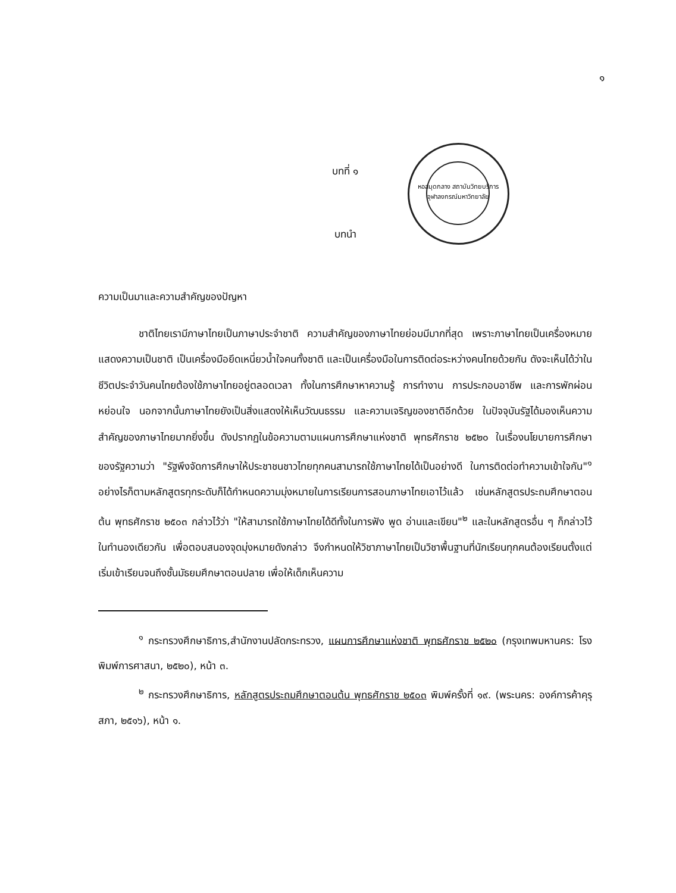๑
หอสมุดกลาง สถาบันวิทยบริการ จุฬาลงกรณ์มหาวิทยาลัย
บทที่ ๑
บทนำ
ความเป็นมาและความสำคัญของปัญหา
    ชาติไทยเรามีภาษาไทยเป็นภาษาประจำชาติ ความสำคัญของภาษาไทยย่อมมีมากที่สุด เพราะภาษาไทยเป็นเครื่องหมายแสดงความเป็นชาติ เป็นเครื่องมือยึดเหนี่ยวน้ำใจคนทั้งชาติ และเป็นเครื่องมือในการติดต่อระหว่างคนไทยด้วยกัน ดังจะเห็นได้ว่าในชีวิตประจำวันคนไทยต้องใช้ภาษาไทยอยู่ตลอดเวลา ทั้งในการศึกษาหาความรู้ การทำงาน การประกอบอาชีพ และการพักผ่อนหย่อนใจ นอกจากนั้นภาษาไทยยังเป็นสิ่งแสดงให้เห็นวัฒนธรรม และความเจริญของชาติอีกด้วย ในปัจจุบันรัฐได้มองเห็นความสำคัญของภาษาไทยมากยิ่งขึ้น ดังปรากฏในข้อความตามแผนการศึกษาแห่งชาติ พุทธศักราช ๒๕๒๐ ในเรื่องนโยบายการศึกษาของรัฐความว่า "รัฐพึงจัดการศึกษาให้ประชาชนชาวไทยทุกคนสามารถใช้ภาษาไทยได้เป็นอย่างดี ในการติดต่อทำความเข้าใจกัน"<sup>๑</sup> อย่างไรก็ตามหลักสูตรทุกระดับก็ได้กำหนดความมุ่งหมายในการเรียนการสอนภาษาไทยเอาไว้แล้ว เช่นหลักสูตรประถมศึกษาตอนต้น พุทธศักราช ๒๕๐๓ กล่าวไว้ว่า "ให้สามารถใช้ภาษาไทยได้ดีทั้งในการฟัง พูด อ่านและเขียน"<sup>๒</sup> และในหลักสูตรอื่น ๆ ก็กล่าวไว้ในทำนองเดียวกัน เพื่อตอบสนองจุดมุ่งหมายดังกล่าว จึงกำหนดให้วิชาภาษาไทยเป็นวิชาพื้นฐานที่นักเรียนทุกคนต้องเรียนตั้งแต่เริ่มเข้าเรียนจนถึงชั้นมัธยมศึกษาตอนปลาย เพื่อให้เด็กเห็นความ
    <sup>๑</sup> กระทรวงศึกษาธิการ,สำนักงานปลัดกระทรวง, แผนการศึกษาแห่งชาติ พุทธศักราช ๒๕๒๐ (กรุงเทพมหานคร: โรงพิมพ์การศาสนา, ๒๕๒๐), หน้า ๓.
    <sup>๒</sup> กระทรวงศึกษาธิการ, หลักสูตรประถมศึกษาตอนต้น พุทธศักราช ๒๕๐๓ พิมพ์ครั้งที่ ๑๙. (พระนคร: องค์การค้าคุรุสภา, ๒๕๑๖), หน้า ๑.